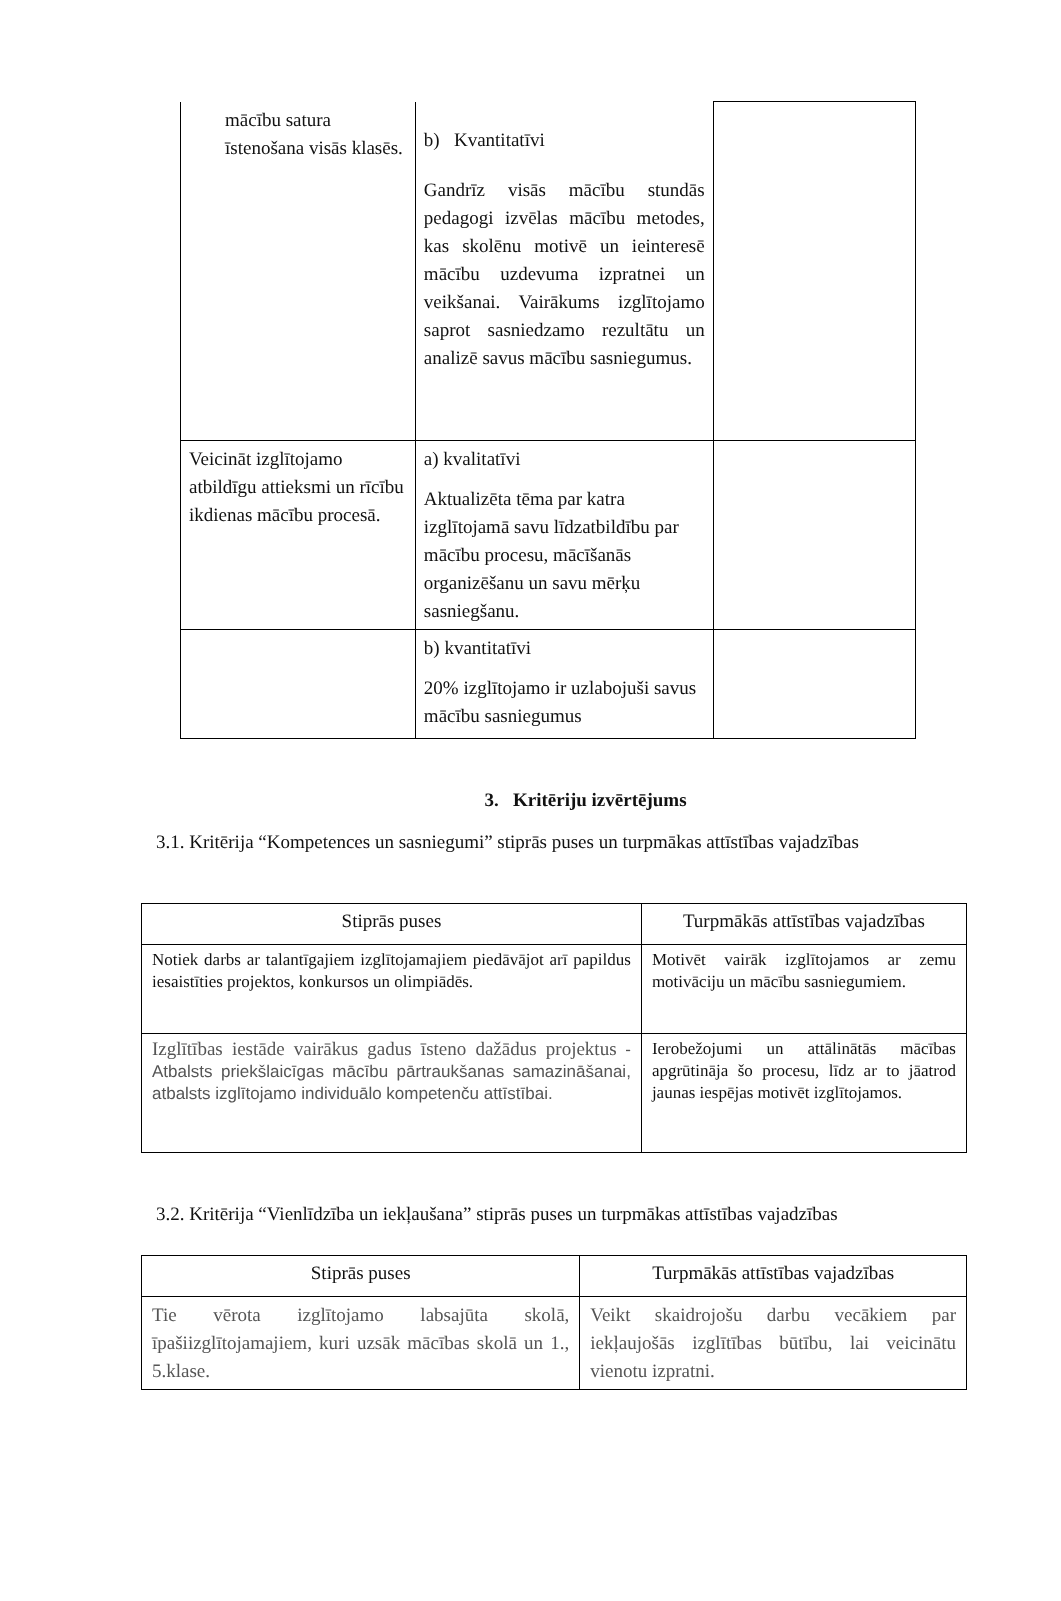| mācību satura īstenošana visās klasēs. | b) Kvantitatīvi Gandrīz visās mācību stundās pedagogi izvēlas mācību metodes, kas skolēnu motivē un ieinteresē mācību uzdevuma izpratnei un veikšanai. Vairākums izglītojamo saprot sasniedzamo rezultātu un analizē savus mācību sasniegumus. | |
| Veicināt izglītojamo atbildīgu attieksmi un rīcību ikdienas mācību procesā. | a) kvalitatīvi Aktualizēta tēma par katra izglītojamā savu līdzatbildību par mācību procesu, mācīšanās organizēšanu un savu mērķu sasniegšanu. | |
| | b) kvantitatīvi 20% izglītojamo ir uzlabojuši savus mācību sasniegumus | |
3. Kritēriju izvērtējums
3.1. Kritērija “Kompetences un sasniegumi” stiprās puses un turpmākas attīstības vajadzības
| Stiprās puses | Turpmākās attīstības vajadzības |
| --- | --- |
| Notiek darbs ar talantīgajiem izglītojamajiem piedāvājot arī papildus iesaistīties projektos, konkursos un olimpiādēs. | Motivēt vairāk izglītojamos ar zemu motivāciju un mācību sasniegumiem. |
| Izglītības iestāde vairākus gadus īsteno dažādus projektus - Atbalsts priekšlaicīgas mācību pārtraukšanas samazināšanai, atbalsts izglītojamo individuālo kompetenču attīstībai. | Ierobežojumi un attālinātās mācības apgrūtināja šo procesu, līdz ar to jāatrod jaunas iespējas motivēt izglītojamos. |
3.2. Kritērija “Vienlīdzība un iekļaušana” stiprās puses un turpmākas attīstības vajadzības
| Stiprās puses | Turpmākās attīstības vajadzības |
| --- | --- |
| Tie vērota izglītojamo labsajūta skolā, īpašiizglītojamajiem, kuri uzsāk mācības skolā un 1., 5.klase. | Veikt skaidrojošu darbu vecākiem par iekļaujošās izglītības būtību, lai veicinātu vienotu izpratni. |